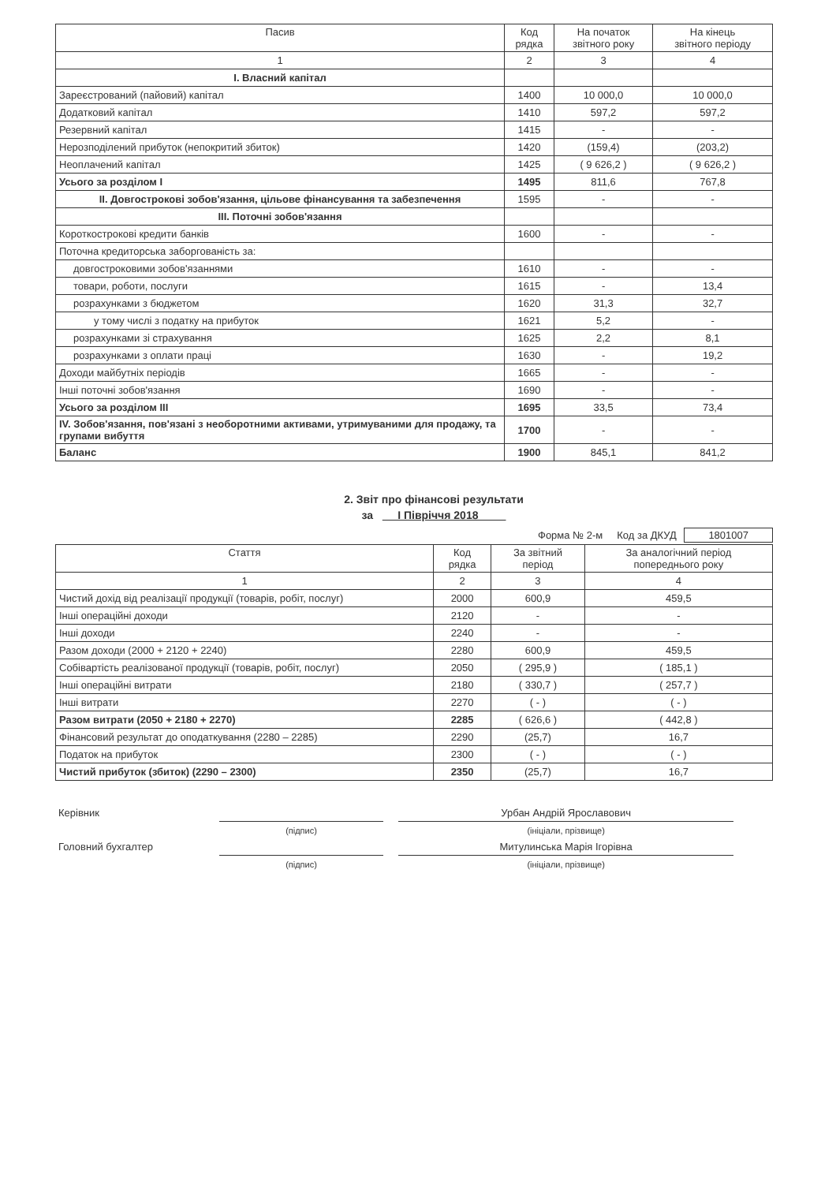| Пасив | Код рядка | На початок звітного року | На кінець звітного періоду |
| --- | --- | --- | --- |
| 1 | 2 | 3 | 4 |
| I. Власний капітал | | | |
| Зареєстрований (пайовий) капітал | 1400 | 10 000,0 | 10 000,0 |
| Додатковий капітал | 1410 | 597,2 | 597,2 |
| Резервний капітал | 1415 | - | - |
| Нерозподілений прибуток (непокритий збиток) | 1420 | (159,4) | (203,2) |
| Неоплачений капітал | 1425 | ( 9 626,2 ) | ( 9 626,2 ) |
| Усього за розділом I | 1495 | 811,6 | 767,8 |
| II. Довгострокові зобов'язання, цільове фінансування та забезпечення | 1595 | - | - |
| III. Поточні зобов'язання | | | |
| Короткострокові кредити банків | 1600 | - | - |
| Поточна кредиторська заборгованість за: | | | |
| довгостроковими зобов'язаннями | 1610 | - | - |
| товари, роботи, послуги | 1615 | - | 13,4 |
| розрахунками з бюджетом | 1620 | 31,3 | 32,7 |
| у тому числі з податку на прибуток | 1621 | 5,2 | - |
| розрахунками зі страхування | 1625 | 2,2 | 8,1 |
| розрахунками з оплати праці | 1630 | - | 19,2 |
| Доходи майбутніх періодів | 1665 | - | - |
| Інші поточні зобов'язання | 1690 | - | - |
| Усього за розділом III | 1695 | 33,5 | 73,4 |
| IV. Зобов'язання, пов'язані з необоротними активами, утримуваними для продажу, та групами вибуття | 1700 | - | - |
| Баланс | 1900 | 845,1 | 841,2 |
2. Звіт про фінансові результати
за I Півріччя 2018
Форма № 2-м Код за ДКУД 1801007
| Стаття | Код рядка | За звітний період | За аналогічний період попереднього року |
| --- | --- | --- | --- |
| 1 | 2 | 3 | 4 |
| Чистий дохід від реалізації продукції (товарів, робіт, послуг) | 2000 | 600,9 | 459,5 |
| Інші операційні доходи | 2120 | - | - |
| Інші доходи | 2240 | - | - |
| Разом доходи (2000 + 2120 + 2240) | 2280 | 600,9 | 459,5 |
| Собівартість реалізованої продукції (товарів, робіт, послуг) | 2050 | ( 295,9 ) | ( 185,1 ) |
| Інші операційні витрати | 2180 | ( 330,7 ) | ( 257,7 ) |
| Інші витрати | 2270 | ( - ) | ( - ) |
| Разом витрати (2050 + 2180 + 2270) | 2285 | ( 626,6 ) | ( 442,8 ) |
| Фінансовий результат до оподаткування (2280 – 2285) | 2290 | (25,7) | 16,7 |
| Податок на прибуток | 2300 | ( - ) | ( - ) |
| Чистий прибуток (збиток) (2290 – 2300) | 2350 | (25,7) | 16,7 |
| Керівник | | | Урбан Андрій Ярославович |
| | (підпис) | | (ініціали, прізвище) |
| Головний бухгалтер | | | Митулинська Марія Ігорівна |
| | (підпис) | | (ініціали, прізвище) |